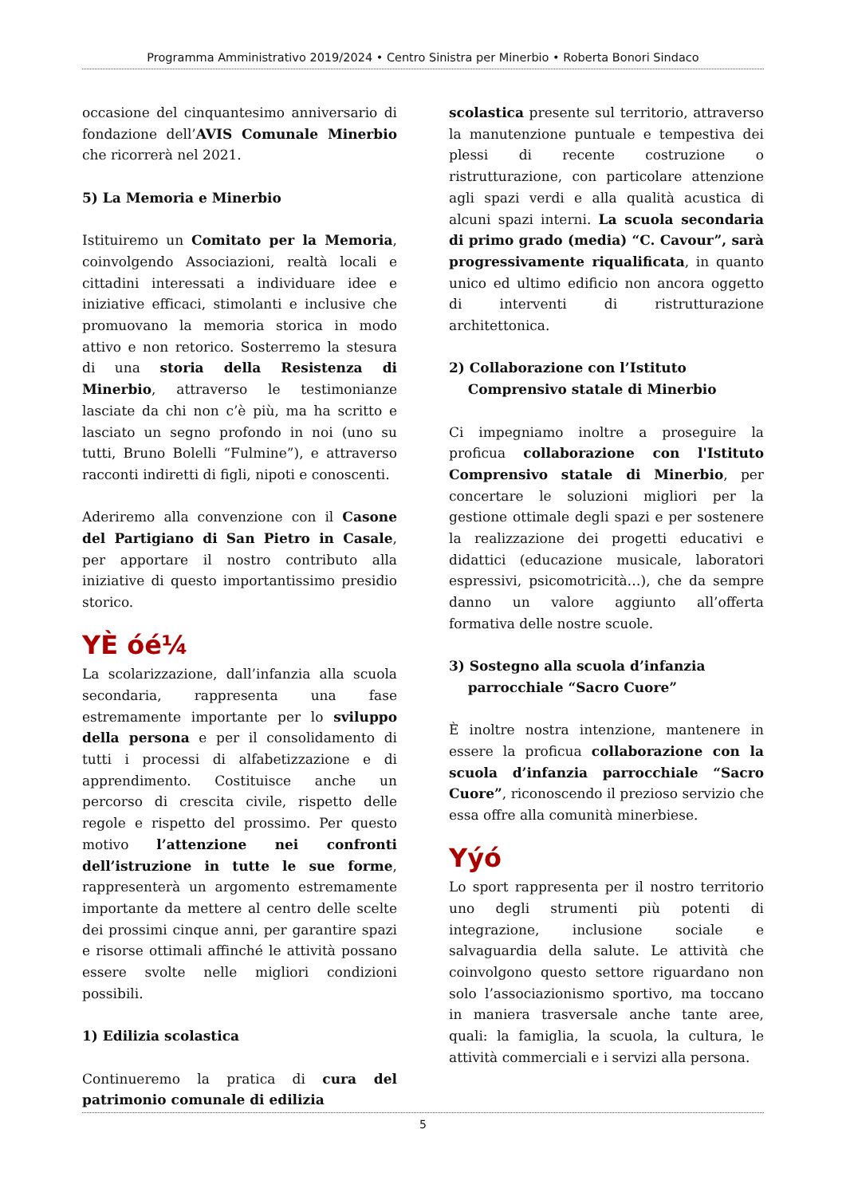Programma Amministrativo 2019/2024 • Centro Sinistra per Minerbio • Roberta Bonori Sindaco
occasione del cinquantesimo anniversario di fondazione dell’AVIS Comunale Minerbio che ricorrerà nel 2021.
5) La Memoria e Minerbio
Istituiremo un Comitato per la Memoria, coinvolgendo Associazioni, realtà locali e cittadini interessati a individuare idee e iniziative efficaci, stimolanti e inclusive che promuovano la memoria storica in modo attivo e non retorico. Sosterremo la stesura di una storia della Resistenza di Minerbio, attraverso le testimonianze lasciate da chi non c’è più, ma ha scritto e lasciato un segno profondo in noi (uno su tutti, Bruno Bolelli “Fulmine”), e attraverso racconti indiretti di figli, nipoti e conoscenti.
Aderiremo alla convenzione con il Casone del Partigiano di San Pietro in Casale, per apportare il nostro contributo alla iniziative di questo importantissimo presidio storico.
YÈ óé¼
La scolarizzazione, dall’infanzia alla scuola secondaria, rappresenta una fase estremamente importante per lo sviluppo della persona e per il consolidamento di tutti i processi di alfabetizzazione e di apprendimento. Costituisce anche un percorso di crescita civile, rispetto delle regole e rispetto del prossimo. Per questo motivo l’attenzione nei confronti dell’istruzione in tutte le sue forme, rappresenterà un argomento estremamente importante da mettere al centro delle scelte dei prossimi cinque anni, per garantire spazi e risorse ottimali affinché le attività possano essere svolte nelle migliori condizioni possibili.
1) Edilizia scolastica
Continueremo la pratica di cura del patrimonio comunale di edilizia
scolastica presente sul territorio, attraverso la manutenzione puntuale e tempestiva dei plessi di recente costruzione o ristrutturazione, con particolare attenzione agli spazi verdi e alla qualità acustica di alcuni spazi interni. La scuola secondaria di primo grado (media) “C. Cavour”, sarà progressivamente riqualificata, in quanto unico ed ultimo edificio non ancora oggetto di interventi di ristrutturazione architettonica.
2) Collaborazione con l’Istituto
Comprensivo statale di Minerbio
Ci impegniamo inoltre a proseguire la proficua collaborazione con l'Istituto Comprensivo statale di Minerbio, per concertare le soluzioni migliori per la gestione ottimale degli spazi e per sostenere la realizzazione dei progetti educativi e didattici (educazione musicale, laboratori espressivi, psicomotricità…), che da sempre danno un valore aggiunto all’offerta formativa delle nostre scuole.
3) Sostegno alla scuola d’infanzia
parrocchiale “Sacro Cuore”
È inoltre nostra intenzione, mantenere in essere la proficua collaborazione con la scuola d’infanzia parrocchiale “Sacro Cuore”, riconoscendo il prezioso servizio che essa offre alla comunità minerbiese.
Yýó
Lo sport rappresenta per il nostro territorio uno degli strumenti più potenti di integrazione, inclusione sociale e salvaguardia della salute. Le attività che coinvolgono questo settore riguardano non solo l’associazionismo sportivo, ma toccano in maniera trasversale anche tante aree, quali: la famiglia, la scuola, la cultura, le attività commerciali e i servizi alla persona.
5